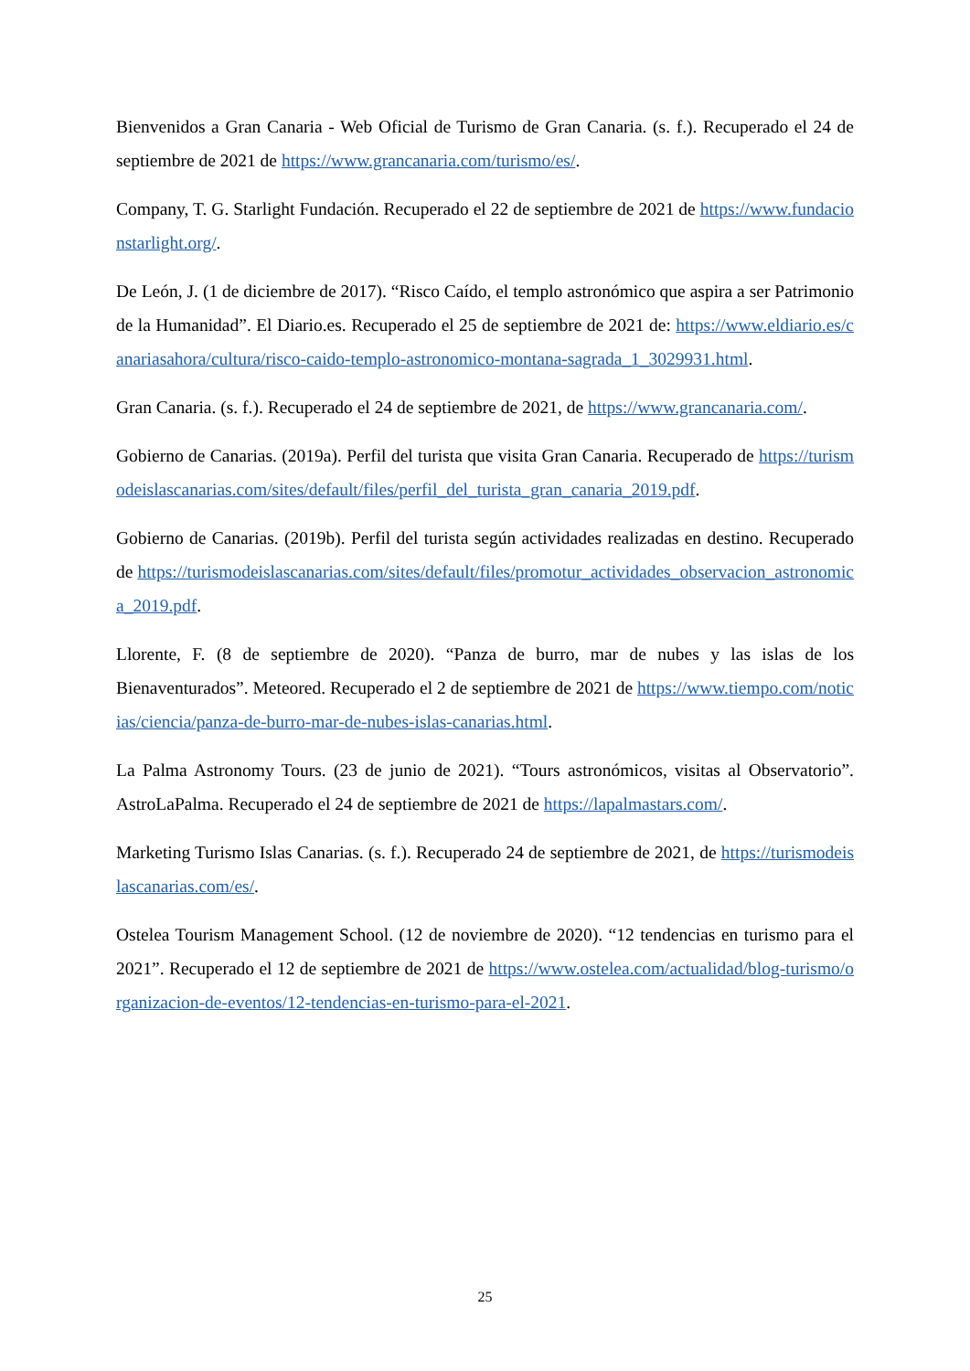Bienvenidos a Gran Canaria - Web Oficial de Turismo de Gran Canaria. (s. f.). Recuperado el 24 de septiembre de 2021 de https://www.grancanaria.com/turismo/es/.
Company, T. G. Starlight Fundación. Recuperado el 22 de septiembre de 2021 de https://www.fundacionstarlight.org/.
De León, J. (1 de diciembre de 2017). “Risco Caído, el templo astronómico que aspira a ser Patrimonio de la Humanidad”. El Diario.es. Recuperado el 25 de septiembre de 2021 de: https://www.eldiario.es/canariasahora/cultura/risco-caido-templo-astronomico-montana-sagrada_1_3029931.html.
Gran Canaria. (s. f.). Recuperado el 24 de septiembre de 2021, de https://www.grancanaria.com/.
Gobierno de Canarias. (2019a). Perfil del turista que visita Gran Canaria. Recuperado de https://turismodeislascanarias.com/sites/default/files/perfil_del_turista_gran_canaria_2019.pdf.
Gobierno de Canarias. (2019b). Perfil del turista según actividades realizadas en destino. Recuperado de https://turismodeislascanarias.com/sites/default/files/promotur_actividades_observacion_astronomica_2019.pdf.
Llorente, F. (8 de septiembre de 2020). “Panza de burro, mar de nubes y las islas de los Bienaventurados”. Meteored. Recuperado el 2 de septiembre de 2021 de https://www.tiempo.com/noticias/ciencia/panza-de-burro-mar-de-nubes-islas-canarias.html.
La Palma Astronomy Tours. (23 de junio de 2021). “Tours astronómicos, visitas al Observatorio”. AstroLaPalma. Recuperado el 24 de septiembre de 2021 de https://lapalmastars.com/.
Marketing Turismo Islas Canarias. (s. f.). Recuperado 24 de septiembre de 2021, de https://turismodeislascanarias.com/es/.
Ostelea Tourism Management School. (12 de noviembre de 2020). “12 tendencias en turismo para el 2021”. Recuperado el 12 de septiembre de 2021 de https://www.ostelea.com/actualidad/blog-turismo/organizacion-de-eventos/12-tendencias-en-turismo-para-el-2021.
25